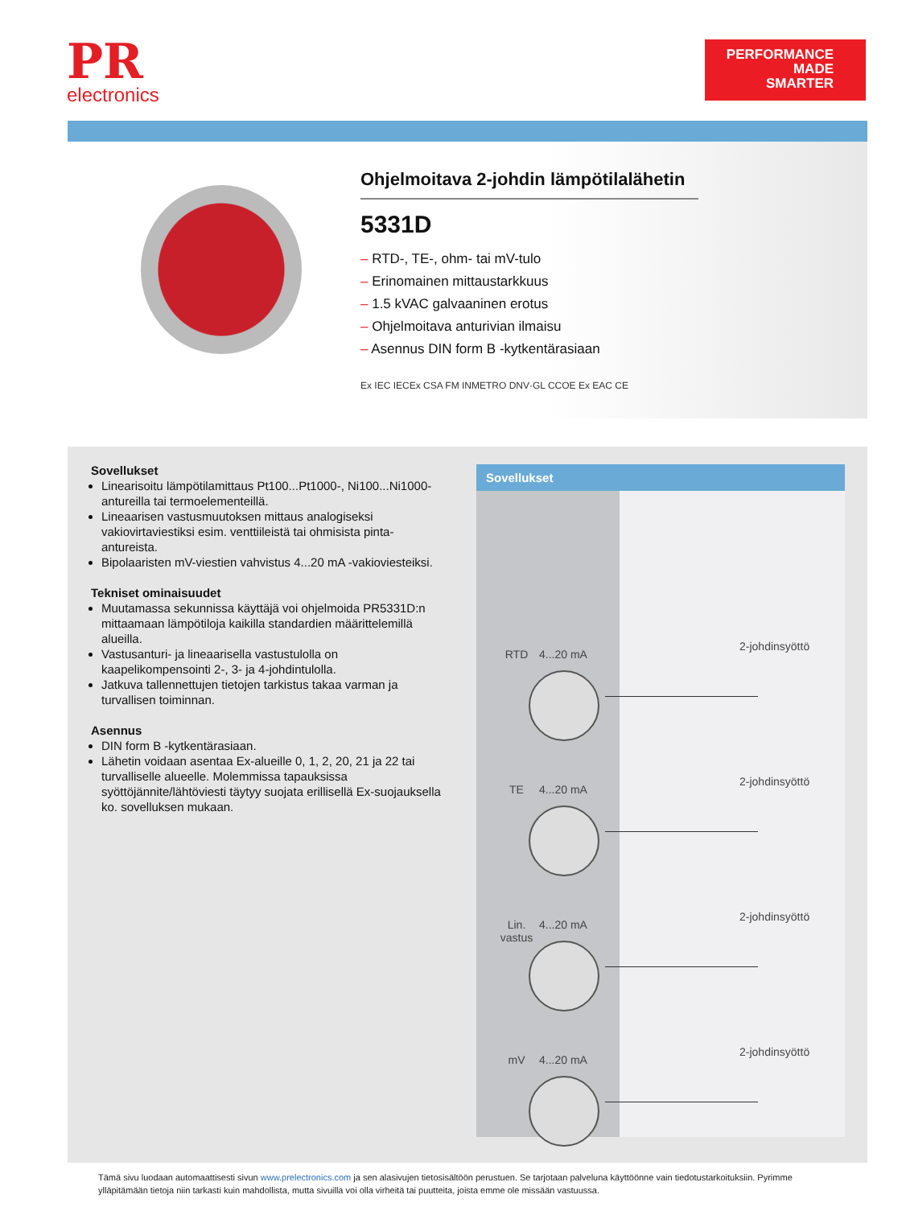PR
electronics
PERFORMANCE
MADE
SMARTER
Ohjelmoitava 2-johdin lämpötilalähetin
5331D
– RTD-, TE-, ohm- tai mV-tulo
– Erinomainen mittaustarkkuus
– 1.5 kVAC galvaaninen erotus
– Ohjelmoitava anturivian ilmaisu
– Asennus DIN form B -kytkentärasiaan
Ex IEC IECEx CSA FM INMETRO DNV·GL CCOE Ex EAC CE
Sovellukset
Linearisoitu lämpötilamittaus Pt100...Pt1000-, Ni100...Ni1000-antureilla tai termoelementeillä.
Lineaarisen vastusmuutoksen mittaus analogiseksi vakiovirtaviestiksi esim. venttiileistä tai ohmisista pinta-antureista.
Bipolaaristen mV-viestien vahvistus 4...20 mA -vakioviesteiksi.
Tekniset ominaisuudet
Muutamassa sekunnissa käyttäjä voi ohjelmoida PR5331D:n mittaamaan lämpötiloja kaikilla standardien määrittelemillä alueilla.
Vastusanturi- ja lineaarisella vastustulolla on kaapelikompensointi 2-, 3- ja 4-johdintulolla.
Jatkuva tallennettujen tietojen tarkistus takaa varman ja turvallisen toiminnan.
Asennus
DIN form B -kytkentärasiaan.
Lähetin voidaan asentaa Ex-alueille 0, 1, 2, 20, 21 ja 22 tai turvalliselle alueelle. Molemmissa tapauksissa syöttöjännite/lähtöviesti täytyy suojata erillisellä Ex-suojauksella ko. sovelluksen mukaan.
Sovellukset
RTD 4...20 mA
2-johdinsyöttö
TE 4...20 mA
2-johdinsyöttö
Lin. vastus
4...20 mA
2-johdinsyöttö
mV 4...20 mA
2-johdinsyöttö
Tämä sivu luodaan automaattisesti sivun www.prelectronics.com ja sen alasivujen tietosisältöön perustuen. Se tarjotaan palveluna käyttöönne vain tiedotustarkoituksiin. Pyrimme ylläpitämään tietoja niin tarkasti kuin mahdollista, mutta sivuilla voi olla virheitä tai puutteita, joista emme ole missään vastuussa.